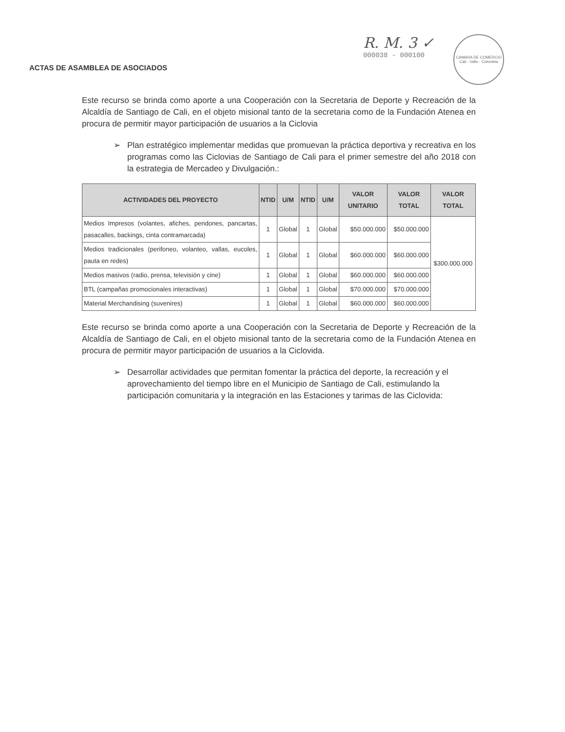ACTAS DE ASAMBLEA DE ASOCIADOS
R. M. 3 ✓
000038 - 000100
CAMARA DE COMERCIO
Cali - Valle - Colombia
Este recurso se brinda como aporte a una Cooperación con la Secretaria de Deporte y Recreación de la Alcaldía de Santiago de Cali, en el objeto misional tanto de la secretaria como de la Fundación Atenea en procura de permitir mayor participación de usuarios a la Ciclovia
➢ Plan estratégico implementar medidas que promuevan la práctica deportiva y recreativa en los programas como las Ciclovias de Santiago de Cali para el primer semestre del año 2018 con la estrategia de Mercadeo y Divulgación.:
| ACTIVIDADES DEL PROYECTO | NTID | U/M | NTID | U/M | VALOR UNITARIO | VALOR TOTAL | VALOR TOTAL |
| --- | --- | --- | --- | --- | --- | --- | --- |
| Medios Impresos (volantes, afiches, pendones, pancartas, pasacalles, backings, cinta contramarcada) | 1 | Global | 1 | Global | $50.000.000 | $50.000.000 | $300.000.000 |
| Medios tradicionales (perifoneo, volanteo, vallas, eucoles, pauta en redes) | 1 | Global | 1 | Global | $60.000.000 | $60.000.000 | |
| Medios masivos (radio, prensa, televisión y cine) | 1 | Global | 1 | Global | $60.000.000 | $60.000.000 | |
| BTL (campañas promocionales interactivas) | 1 | Global | 1 | Global | $70.000.000 | $70.000.000 | |
| Material Merchandising (suvenires) | 1 | Global | 1 | Global | $60.000.000 | $60.000.000 | |
Este recurso se brinda como aporte a una Cooperación con la Secretaria de Deporte y Recreación de la Alcaldía de Santiago de Cali, en el objeto misional tanto de la secretaria como de la Fundación Atenea en procura de permitir mayor participación de usuarios a la Ciclovida.
➢ Desarrollar actividades que permitan fomentar la práctica del deporte, la recreación y el aprovechamiento del tiempo libre en el Municipio de Santiago de Cali, estimulando la participación comunitaria y la integración en las Estaciones y tarimas de las Ciclovida: